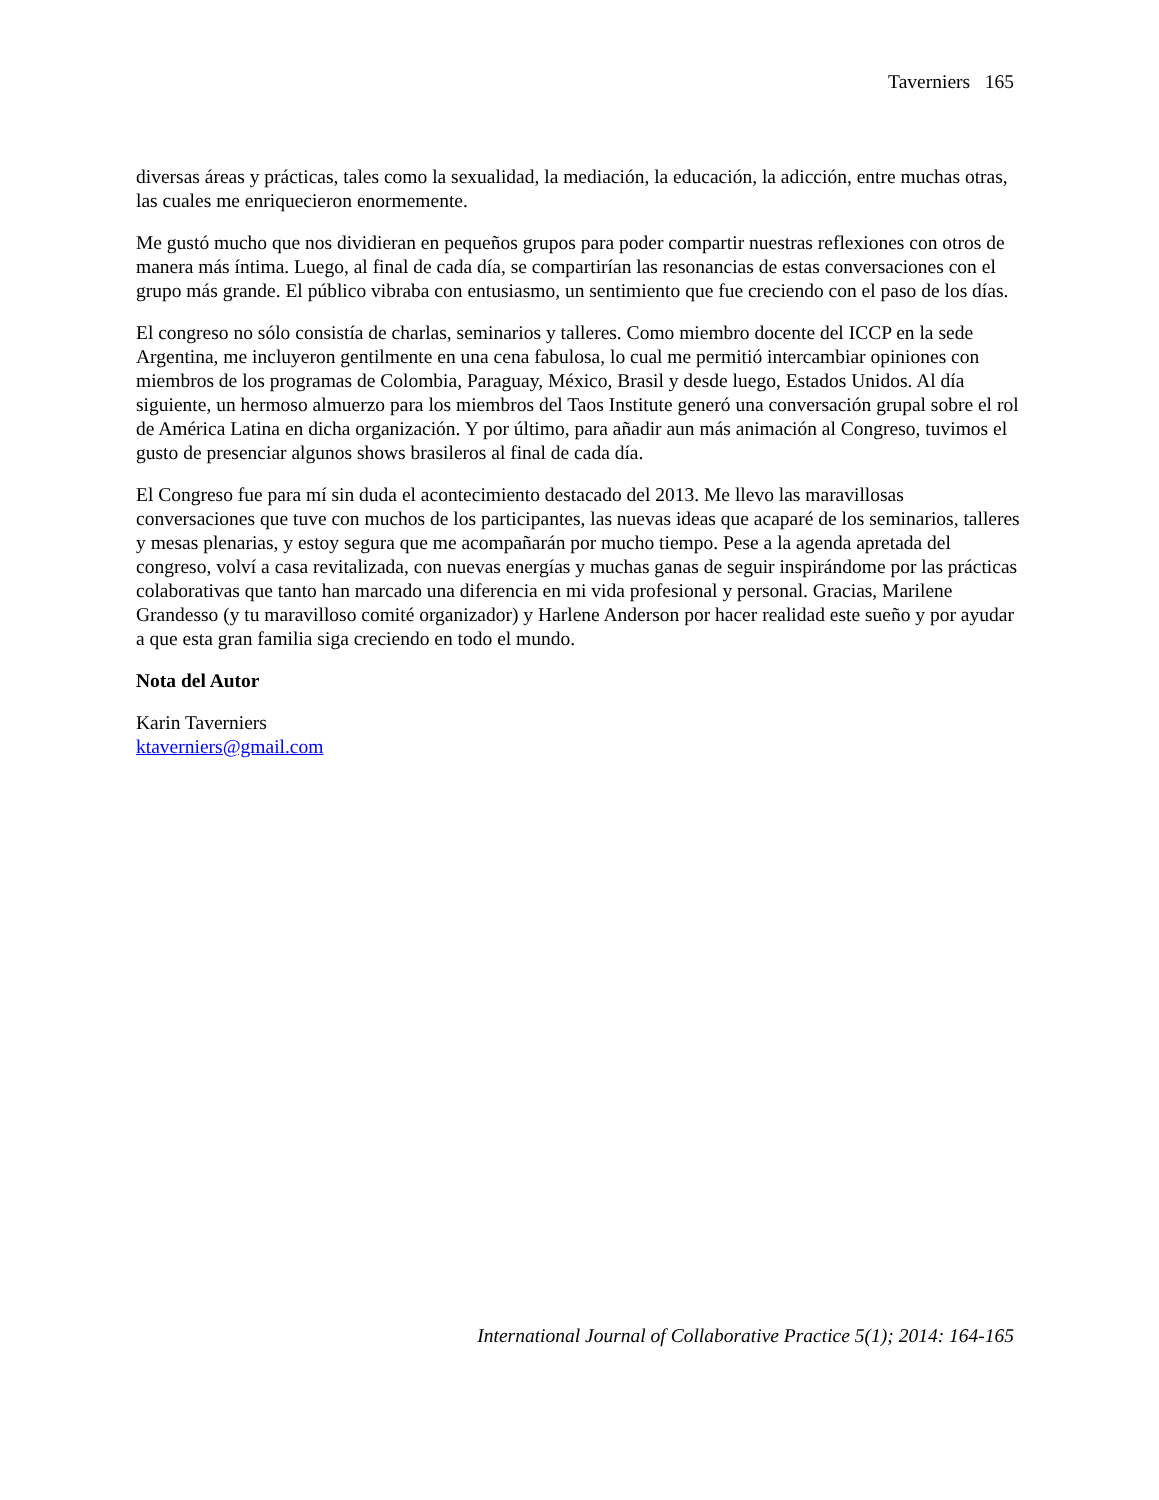Taverniers 165
diversas áreas y prácticas, tales como la sexualidad, la mediación, la educación, la adicción, entre muchas otras, las cuales me enriquecieron enormemente.
Me gustó mucho que nos dividieran en pequeños grupos para poder compartir nuestras reflexiones con otros de manera más íntima. Luego, al final de cada día, se compartirían las resonancias de estas conversaciones con el grupo más grande. El público vibraba con entusiasmo, un sentimiento que fue creciendo con el paso de los días.
El congreso no sólo consistía de charlas, seminarios y talleres. Como miembro docente del ICCP en la sede Argentina, me incluyeron gentilmente en una cena fabulosa, lo cual me permitió intercambiar opiniones con miembros de los programas de Colombia, Paraguay, México, Brasil y desde luego, Estados Unidos. Al día siguiente, un hermoso almuerzo para los miembros del Taos Institute generó una conversación grupal sobre el rol de América Latina en dicha organización. Y por último, para añadir aun más animación al Congreso, tuvimos el gusto de presenciar algunos shows brasileros al final de cada día.
El Congreso fue para mí sin duda el acontecimiento destacado del 2013. Me llevo las maravillosas conversaciones que tuve con muchos de los participantes, las nuevas ideas que acaparé de los seminarios, talleres y mesas plenarias, y estoy segura que me acompañarán por mucho tiempo. Pese a la agenda apretada del congreso, volví a casa revitalizada, con nuevas energías y muchas ganas de seguir inspirándome por las prácticas colaborativas que tanto han marcado una diferencia en mi vida profesional y personal. Gracias, Marilene Grandesso (y tu maravilloso comité organizador) y Harlene Anderson por hacer realidad este sueño y por ayudar a que esta gran familia siga creciendo en todo el mundo.
Nota del Autor
Karin Taverniers
ktaverniers@gmail.com
International Journal of Collaborative Practice 5(1); 2014: 164-165